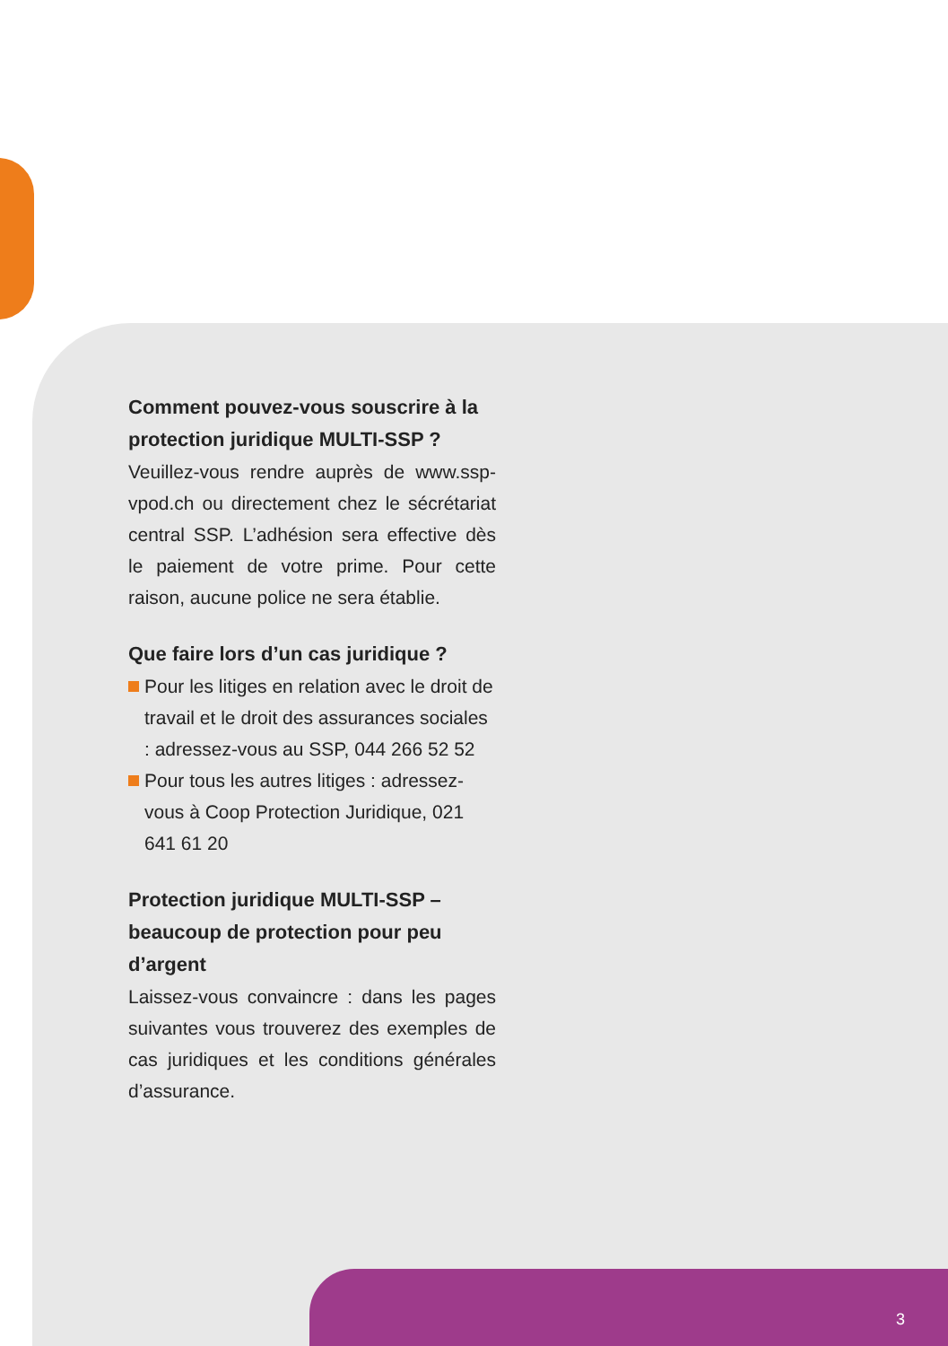Comment pouvez-vous souscrire à la protection juridique MULTI-SSP ?
Veuillez-vous rendre auprès de www.ssp-vpod.ch ou directement chez le sécrétariat central SSP. L’adhésion sera effective dès le paiement de votre prime. Pour cette raison, aucune police ne sera établie.
Que faire lors d’un cas juridique ?
Pour les litiges en relation avec le droit de travail et le droit des assurances sociales : adressez-vous au SSP, 044 266 52 52
Pour tous les autres litiges : adressez-vous à Coop Protection Juridique, 021 641 61 20
Protection juridique MULTI-SSP – beaucoup de protection pour peu d’argent
Laissez-vous convaincre : dans les pages suivantes vous trouverez des exemples de cas juridiques et les conditions générales d’assurance.
3